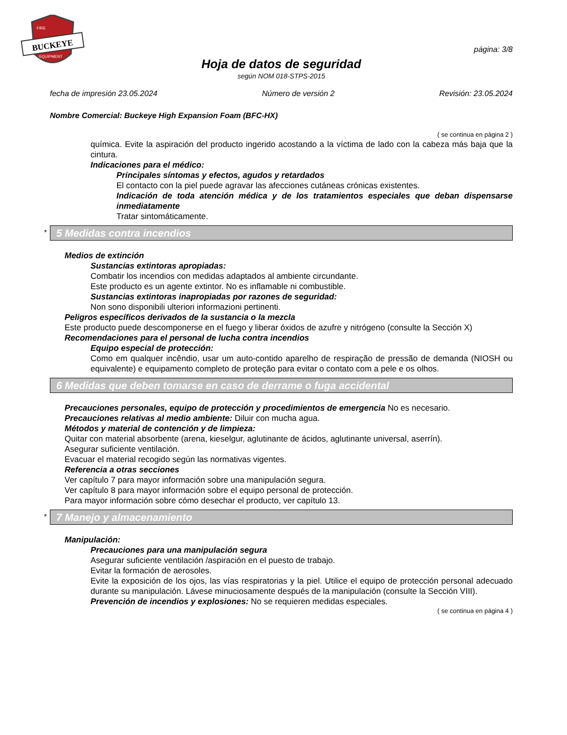BUCKEYE
FIRE
EQUIPMENT
página: 3/8
Hoja de datos de seguridad
según NOM 018-STPS-2015
fecha de impresión 23.05.2024 Número de versión 2 Revisión: 23.05.2024
Nombre Comercial: Buckeye High Expansion Foam (BFC-HX)
( se continua en página 2 )
química. Evite la aspiración del producto ingerido acostando a la víctima de lado con la cabeza más baja que la cintura.
Indicaciones para el médico:
Principales síntomas y efectos, agudos y retardados
El contacto con la piel puede agravar las afecciones cutáneas crónicas existentes.
Indicación de toda atención médica y de los tratamientos especiales que deban dispensarse inmediatamente
Tratar sintomáticamente.
* 5 Medidas contra incendios
Medios de extinción
Sustancias extintoras apropiadas:
Combatir los incendios con medidas adaptados al ambiente circundante.
Este producto es un agente extintor. No es inflamable ni combustible.
Sustancias extintoras inapropiadas por razones de seguridad:
Non sono disponibili ulteriori informazioni pertinenti.
Peligros específicos derivados de la sustancia o la mezcla
Este producto puede descomponerse en el fuego y liberar óxidos de azufre y nitrógeno (consulte la Sección X)
Recomendaciones para el personal de lucha contra incendios
Equipo especial de protección:
Como em qualquer incêndio, usar um auto-contido aparelho de respiração de pressão de demanda (NIOSH ou equivalente) e equipamento completo de proteção para evitar o contato com a pele e os olhos.
6 Medidas que deben tomarse en caso de derrame o fuga accidental
Precauciones personales, equipo de protección y procedimientos de emergencia No es necesario.
Precauciones relativas al medio ambiente: Diluir con mucha agua.
Métodos y material de contención y de limpieza:
Quitar con material absorbente (arena, kieselgur, aglutinante de ácidos, aglutinante universal, aserrín).
Asegurar suficiente ventilación.
Evacuar el material recogido según las normativas vigentes.
Referencia a otras secciones
Ver capítulo 7 para mayor información sobre una manipulación segura.
Ver capítulo 8 para mayor información sobre el equipo personal de protección.
Para mayor información sobre cómo desechar el producto, ver capítulo 13.
* 7 Manejo y almacenamiento
Manipulación:
Precauciones para una manipulación segura
Asegurar suficiente ventilación /aspiración en el puesto de trabajo.
Evitar la formación de aerosoles.
Evite la exposición de los ojos, las vías respiratorias y la piel. Utilice el equipo de protección personal adecuado durante su manipulación. Lávese minuciosamente después de la manipulación (consulte la Sección VIII).
Prevención de incendios y explosiones: No se requieren medidas especiales.
( se continua en página 4 )